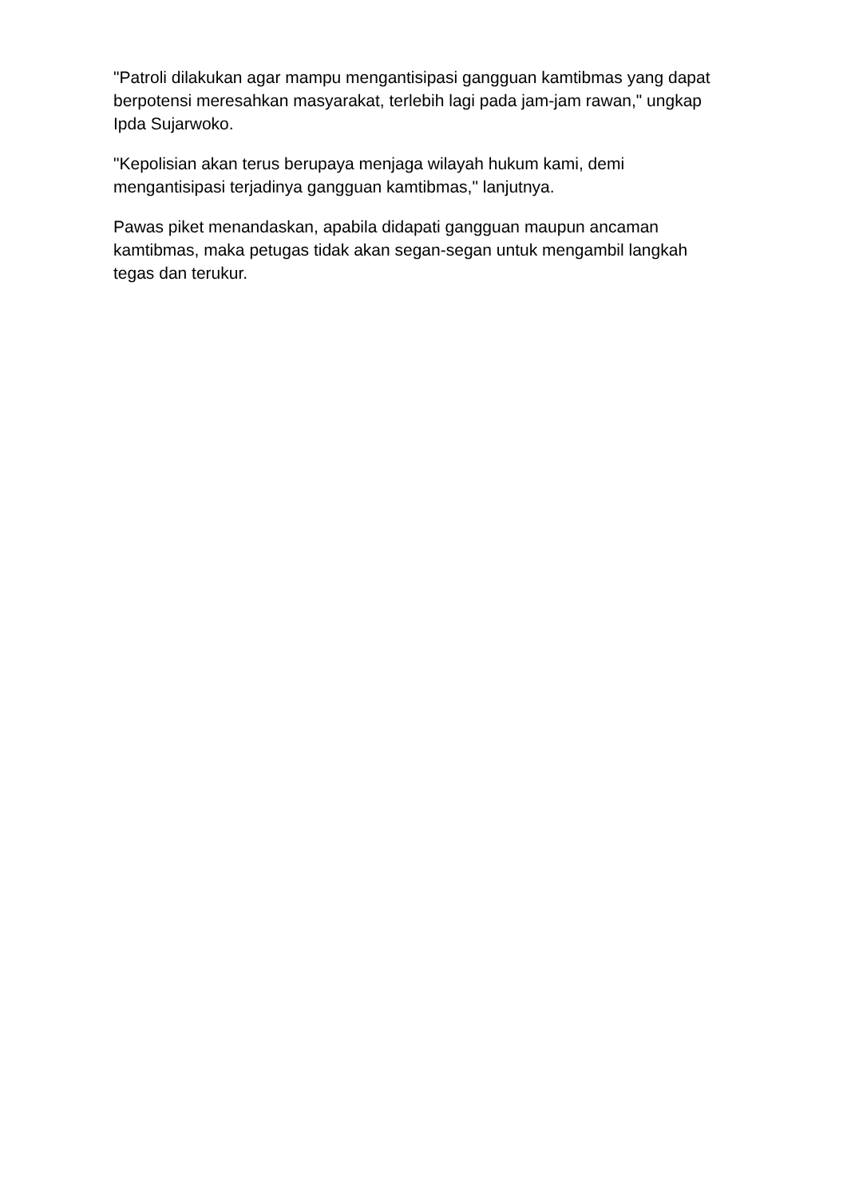"Patroli dilakukan agar mampu mengantisipasi gangguan kamtibmas yang dapat berpotensi meresahkan masyarakat, terlebih lagi pada jam-jam rawan," ungkap Ipda Sujarwoko.
"Kepolisian akan terus berupaya menjaga wilayah hukum kami, demi mengantisipasi terjadinya gangguan kamtibmas," lanjutnya.
Pawas piket menandaskan, apabila didapati gangguan maupun ancaman kamtibmas, maka petugas tidak akan segan-segan untuk mengambil langkah tegas dan terukur.